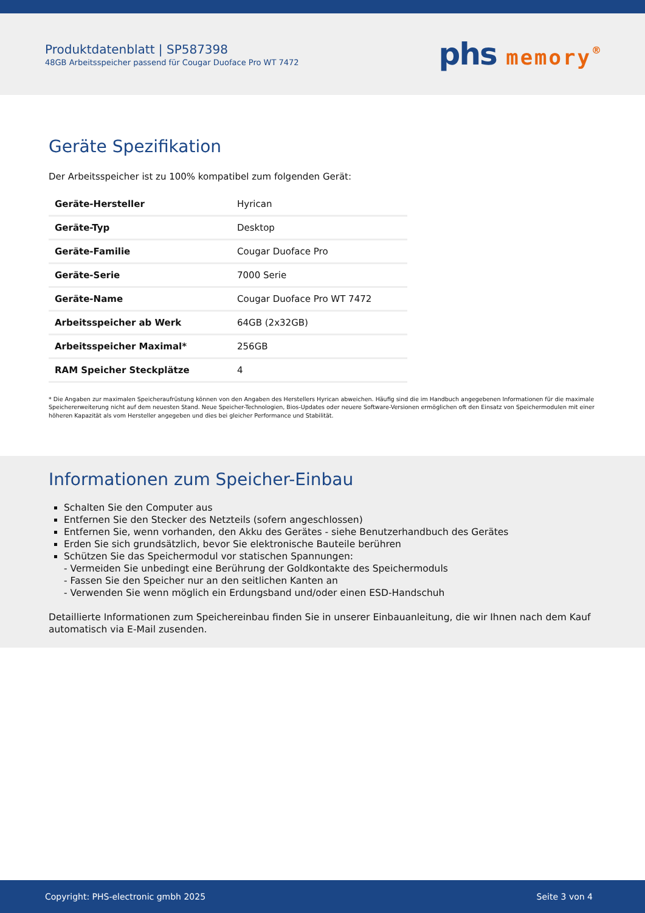Produktdatenblatt | SP587398
48GB Arbeitsspeicher passend für Cougar Duoface Pro WT 7472
phs memory<sup>®</sup>
Geräte Spezifikation
Der Arbeitsspeicher ist zu 100% kompatibel zum folgenden Gerät:
| Geräte-Hersteller | Hyrican |
| Geräte-Typ | Desktop |
| Geräte-Familie | Cougar Duoface Pro |
| Geräte-Serie | 7000 Serie |
| Geräte-Name | Cougar Duoface Pro WT 7472 |
| Arbeitsspeicher ab Werk | 64GB (2x32GB) |
| Arbeitsspeicher Maximal* | 256GB |
| RAM Speicher Steckplätze | 4 |
* Die Angaben zur maximalen Speicheraufrüstung können von den Angaben des Herstellers Hyrican abweichen. Häufig sind die im Handbuch angegebenen Informationen für die maximale Speichererweiterung nicht auf dem neuesten Stand. Neue Speicher-Technologien, Bios-Updates oder neuere Software-Versionen ermöglichen oft den Einsatz von Speichermodulen mit einer höheren Kapazität als vom Hersteller angegeben und dies bei gleicher Performance und Stabilität.
Informationen zum Speicher-Einbau
Schalten Sie den Computer aus
Entfernen Sie den Stecker des Netzteils (sofern angeschlossen)
Entfernen Sie, wenn vorhanden, den Akku des Gerätes - siehe Benutzerhandbuch des Gerätes
Erden Sie sich grundsätzlich, bevor Sie elektronische Bauteile berühren
Schützen Sie das Speichermodul vor statischen Spannungen:
- Vermeiden Sie unbedingt eine Berührung der Goldkontakte des Speichermoduls
- Fassen Sie den Speicher nur an den seitlichen Kanten an
- Verwenden Sie wenn möglich ein Erdungsband und/oder einen ESD-Handschuh
Detaillierte Informationen zum Speichereinbau finden Sie in unserer Einbauanleitung, die wir Ihnen nach dem Kauf automatisch via E-Mail zusenden.
Copyright: PHS-electronic gmbh 2025 Seite 3 von 4